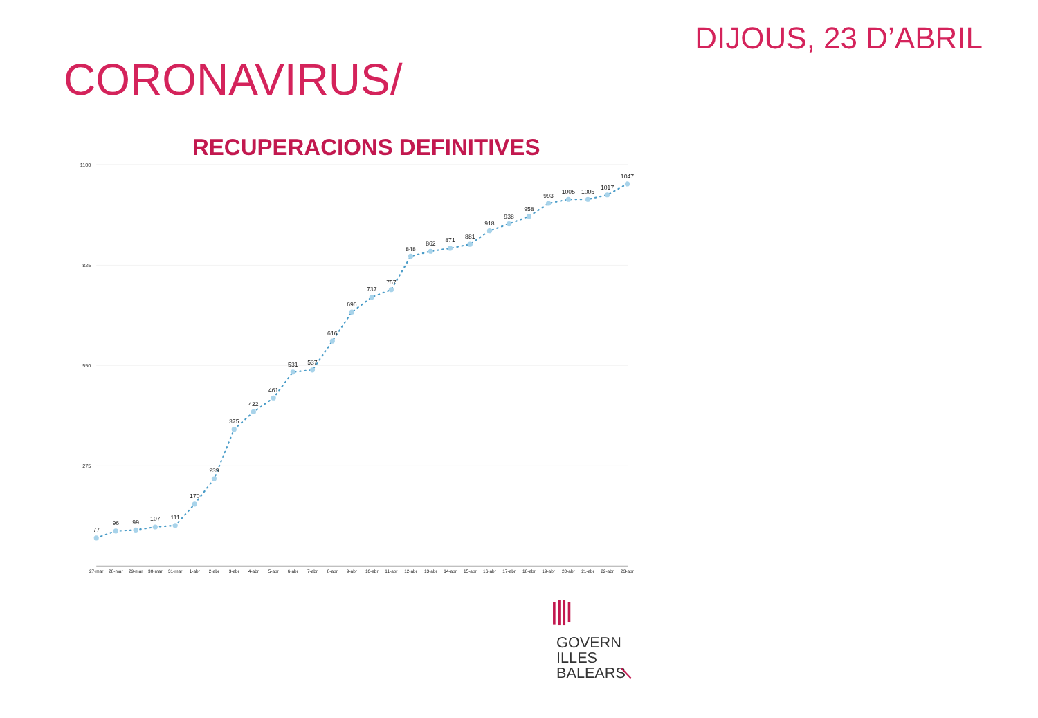DIJOUS, 23 D’ABRIL
CORONAVIRUS/
RECUPERACIONS DEFINITIVES
1100
825
550
275
77
96
99
107
111
170
239
375
422
461
531
537
616
696
737
757
848
862
871
881
918
938
958
993
1005
1005
1017
1047
27-mar
28-mar
29-mar
30-mar
31-mar
1-abr
2-abr
3-abr
4-abr
5-abr
6-abr
7-abr
8-abr
9-abr
10-abr
11-abr
12-abr
13-abr
14-abr
15-abr
16-abr
17-abr
18-abr
19-abr
20-abr
21-abr
22-abr
23-abr
GOVERN
ILLES
BALEARS